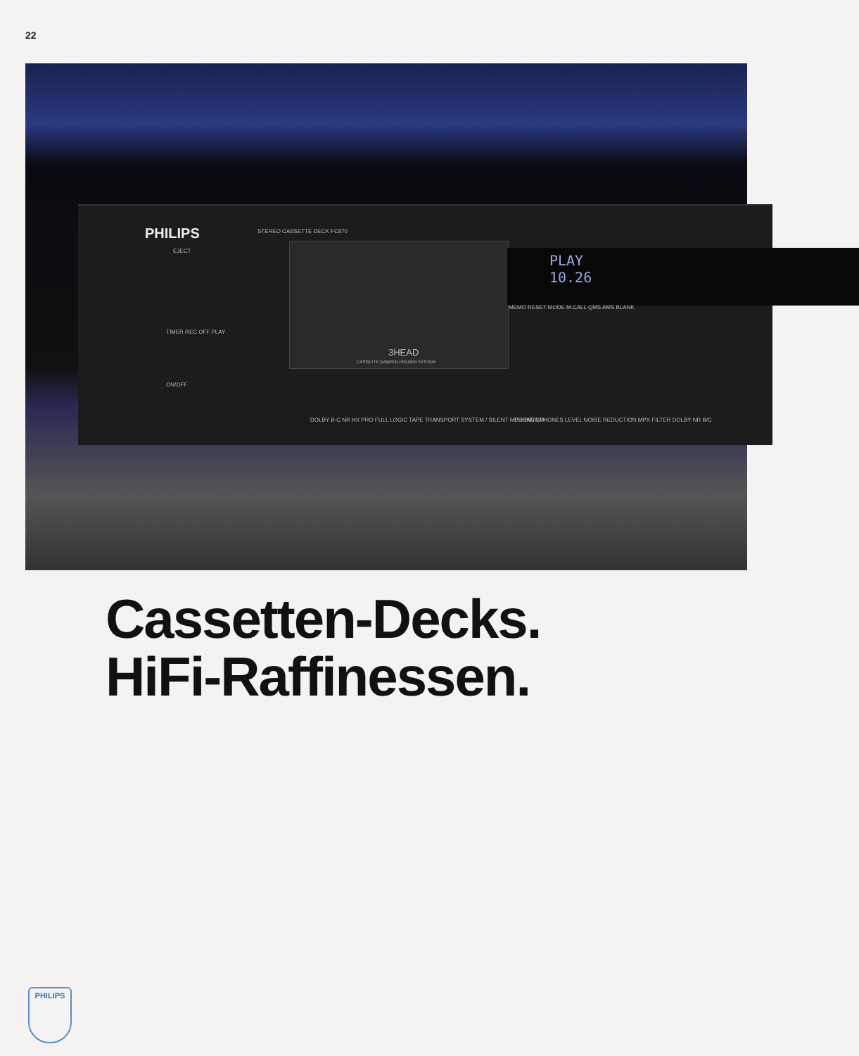22
PHILIPS STEREO CASSETTE DECK FC870
EJECT
TIMER REC OFF PLAY
ON/OFF
3HEAD
CASSETTE DAMPED HOLDER SYSTEM
PLAY
10.26
MEMO RESET MODE M.CALL QMS AMS BLANK
DOLBY B-C NR HX PRO FULL LOGIC TAPE TRANSPORT SYSTEM / SILENT MECHANISM
PHONES PHONES LEVEL NOISE REDUCTION MPX FILTER DOLBY NR B/C
Cassetten-Decks.
HiFi-Raffinessen.
PHILIPS